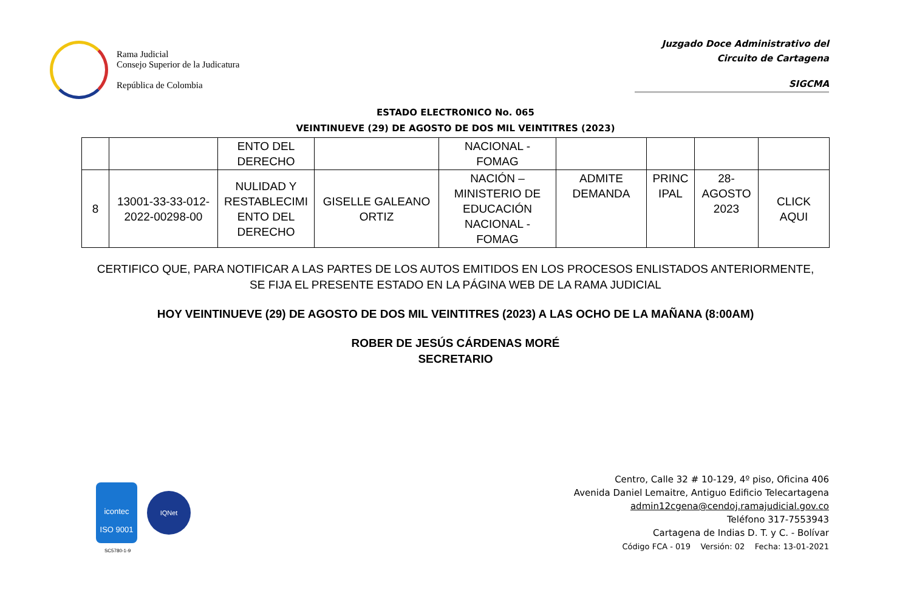Rama Judicial
Consejo Superior de la Judicatura
República de Colombia
Juzgado Doce Administrativo del
Circuito de Cartagena
SIGCMA
ESTADO ELECTRONICO No. 065
VEINTINUEVE (29) DE AGOSTO DE DOS MIL VEINTITRES (2023)
| | | ENTO DEL DERECHO | | NACIONAL - FOMAG | | | | |
| 8 | 13001-33-33-012- 2022-00298-00 | NULIDAD Y RESTABLECIMI ENTO DEL DERECHO | GISELLE GALEANO ORTIZ | NACIÓN – MINISTERIO DE EDUCACIÓN NACIONAL - FOMAG | ADMITE DEMANDA | PRINC IPAL | 28- AGOSTO 2023 | CLICK AQUI |
CERTIFICO QUE, PARA NOTIFICAR A LAS PARTES DE LOS AUTOS EMITIDOS EN LOS PROCESOS ENLISTADOS ANTERIORMENTE,
SE FIJA EL PRESENTE ESTADO EN LA PÁGINA WEB DE LA RAMA JUDICIAL
HOY VEINTINUEVE (29) DE AGOSTO DE DOS MIL VEINTITRES (2023) A LAS OCHO DE LA MAÑANA (8:00AM)
ROBER DE JESÚS CÁRDENAS MORÉ
SECRETARIO
icontec
ISO 9001
IQNet
SC5780-1-9
Centro, Calle 32 # 10-129, 4º piso, Oficina 406
Avenida Daniel Lemaitre, Antiguo Edificio Telecartagena
admin12cgena@cendoj.ramajudicial.gov.co
Teléfono 317-7553943
Cartagena de Indias D. T. y C. - Bolívar
Código FCA - 019 Versión: 02 Fecha: 13-01-2021